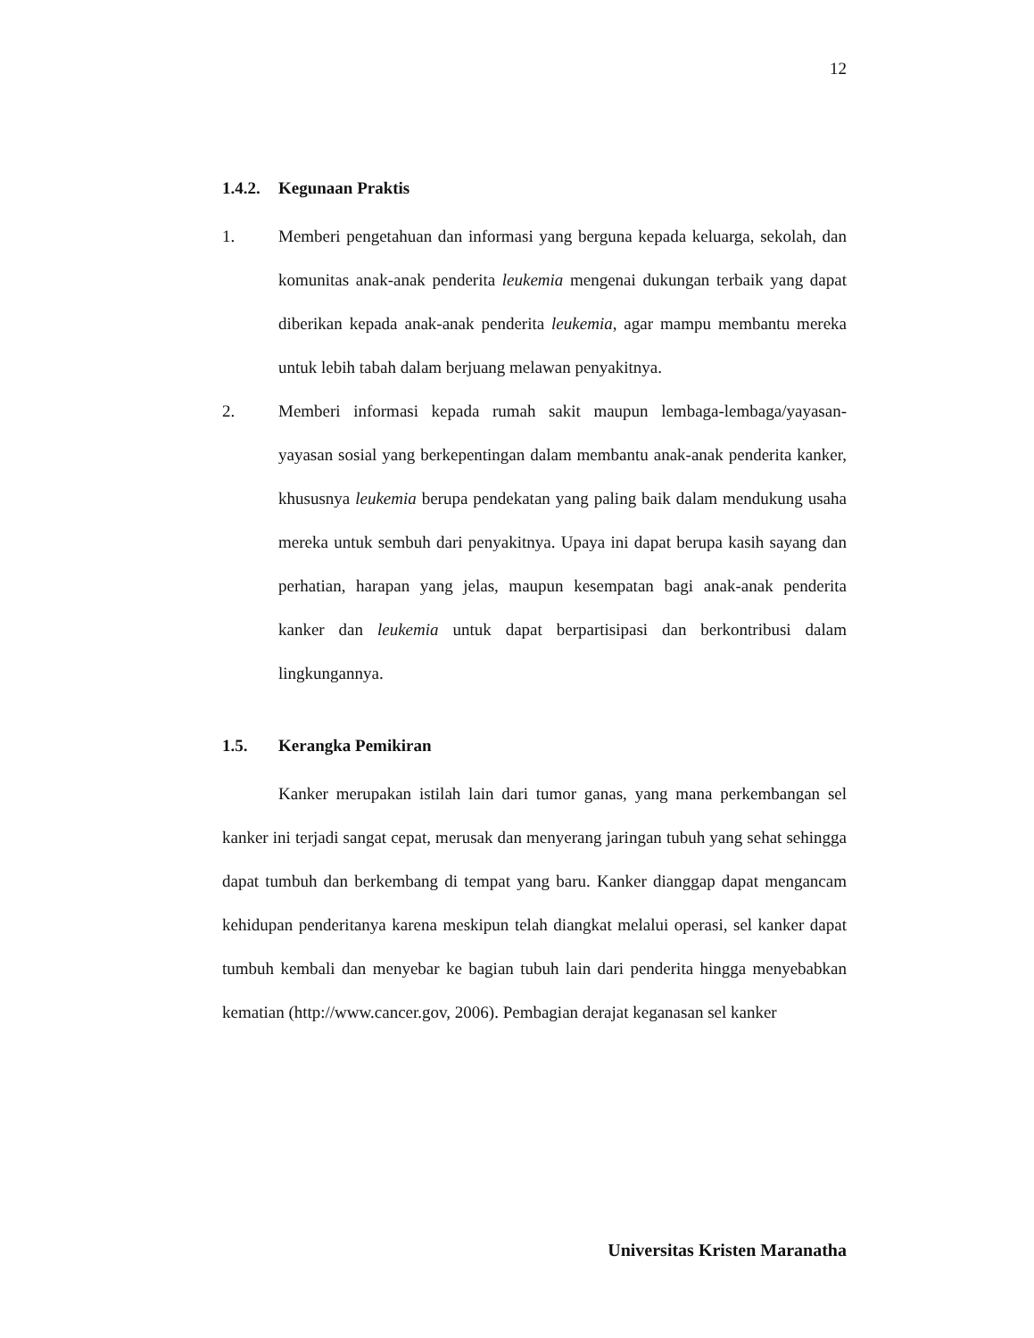12
1.4.2. Kegunaan Praktis
1. Memberi pengetahuan dan informasi yang berguna kepada keluarga, sekolah, dan komunitas anak-anak penderita leukemia mengenai dukungan terbaik yang dapat diberikan kepada anak-anak penderita leukemia, agar mampu membantu mereka untuk lebih tabah dalam berjuang melawan penyakitnya.
2. Memberi informasi kepada rumah sakit maupun lembaga-lembaga/yayasan-yayasan sosial yang berkepentingan dalam membantu anak-anak penderita kanker, khususnya leukemia berupa pendekatan yang paling baik dalam mendukung usaha mereka untuk sembuh dari penyakitnya. Upaya ini dapat berupa kasih sayang dan perhatian, harapan yang jelas, maupun kesempatan bagi anak-anak penderita kanker dan leukemia untuk dapat berpartisipasi dan berkontribusi dalam lingkungannya.
1.5. Kerangka Pemikiran
Kanker merupakan istilah lain dari tumor ganas, yang mana perkembangan sel kanker ini terjadi sangat cepat, merusak dan menyerang jaringan tubuh yang sehat sehingga dapat tumbuh dan berkembang di tempat yang baru. Kanker dianggap dapat mengancam kehidupan penderitanya karena meskipun telah diangkat melalui operasi, sel kanker dapat tumbuh kembali dan menyebar ke bagian tubuh lain dari penderita hingga menyebabkan kematian (http://www.cancer.gov, 2006). Pembagian derajat keganasan sel kanker
Universitas Kristen Maranatha